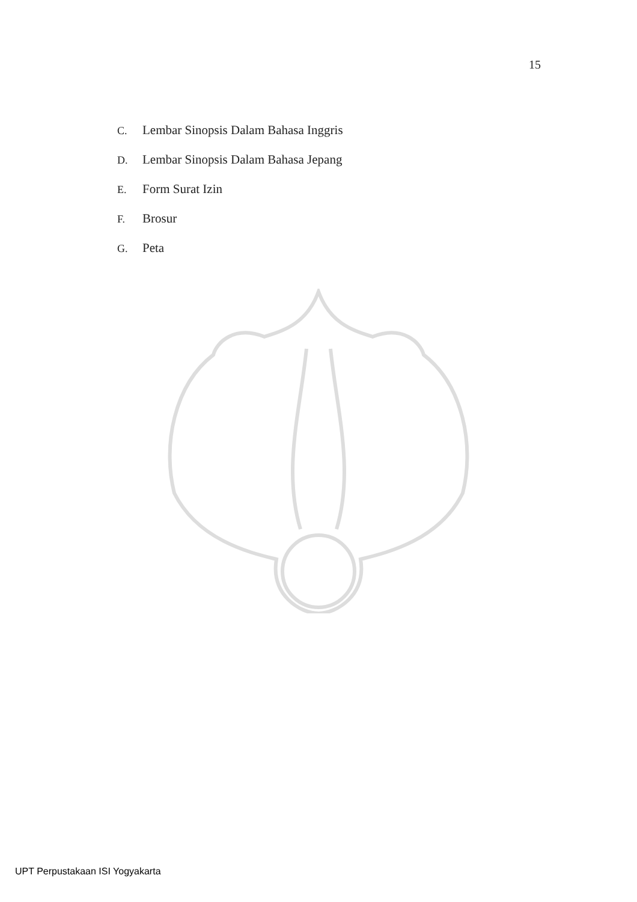15
C. Lembar Sinopsis Dalam Bahasa Inggris
D. Lembar Sinopsis Dalam Bahasa Jepang
E. Form Surat Izin
F. Brosur
G. Peta
UPT Perpustakaan ISI Yogyakarta